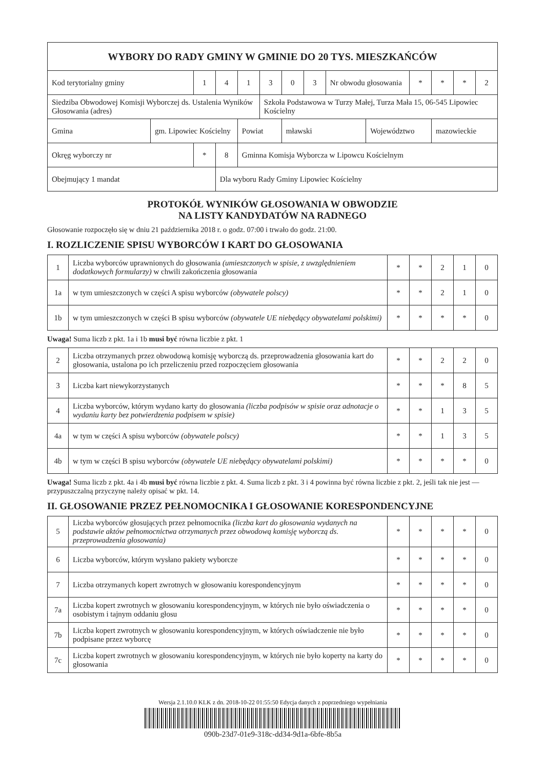| WYBORY DO RADY GMINY W GMINIE DO 20 TYS. MIESZKAŃCÓW | | | | | | | | | | | | | |
| Kod terytorialny gminy | | 1 | 4 | 1 | 3 | 0 | 3 | Nr obwodu głosowania | | * | * | * | 2 |
| Siedziba Obwodowej Komisji Wyborczej ds. Ustalenia Wyników Głosowania (adres) | | | | | Szkoła Podstawowa w Turzy Małej, Turza Mała 15, 06-545 Lipowiec Kościelny | | | | | | | | |
| Gmina | gm. Lipowiec Kościelny | | | Powiat | | mławski | | | Województwo | | mazowieckie | | |
| Okręg wyborczy nr | | * | 8 | Gminna Komisja Wyborcza w Lipowcu Kościelnym | | | | | | | | | |
| Obejmujący 1 mandat | | | Dla wyboru Rady Gminy Lipowiec Kościelny | | | | | | | | | | |
PROTOKÓŁ WYNIKÓW GŁOSOWANIA W OBWODZIE
NA LISTY KANDYDATÓW NA RADNEGO
Głosowanie rozpoczęło się w dniu 21 października 2018 r. o godz. 07:00 i trwało do godz. 21:00.
I. ROZLICZENIE SPISU WYBORCÓW I KART DO GŁOSOWANIA
| 1 | Liczba wyborców uprawnionych do głosowania (umieszczonych w spisie, z uwzględnieniem dodatkowych formularzy) w chwili zakończenia głosowania | * | * | 2 | 1 | 0 |
| 1a | w tym umieszczonych w części A spisu wyborców (obywatele polscy) | * | * | 2 | 1 | 0 |
| 1b | w tym umieszczonych w części B spisu wyborców (obywatele UE niebędący obywatelami polskimi) | * | * | * | * | 0 |
Uwaga! Suma liczb z pkt. 1a i 1b musi być równa liczbie z pkt. 1
| 2 | Liczba otrzymanych przez obwodową komisję wyborczą ds. przeprowadzenia głosowania kart do głosowania, ustalona po ich przeliczeniu przed rozpoczęciem głosowania | * | * | 2 | 2 | 0 |
| 3 | Liczba kart niewykorzystanych | * | * | * | 8 | 5 |
| 4 | Liczba wyborców, którym wydano karty do głosowania (liczba podpisów w spisie oraz adnotacje o wydaniu karty bez potwierdzenia podpisem w spisie) | * | * | 1 | 3 | 5 |
| 4a | w tym w części A spisu wyborców (obywatele polscy) | * | * | 1 | 3 | 5 |
| 4b | w tym w części B spisu wyborców (obywatele UE niebędący obywatelami polskimi) | * | * | * | * | 0 |
Uwaga! Suma liczb z pkt. 4a i 4b musi być równa liczbie z pkt. 4. Suma liczb z pkt. 3 i 4 powinna być równa liczbie z pkt. 2, jeśli tak nie jest — przypuszczalną przyczynę należy opisać w pkt. 14.
II. GŁOSOWANIE PRZEZ PEŁNOMOCNIKA I GŁOSOWANIE KORESPONDENCYJNE
| 5 | Liczba wyborców głosujących przez pełnomocnika (liczba kart do głosowania wydanych na podstawie aktów pełnomocnictwa otrzymanych przez obwodową komisję wyborczą ds. przeprowadzenia głosowania) | * | * | * | * | 0 |
| 6 | Liczba wyborców, którym wysłano pakiety wyborcze | * | * | * | * | 0 |
| 7 | Liczba otrzymanych kopert zwrotnych w głosowaniu korespondencyjnym | * | * | * | * | 0 |
| 7a | Liczba kopert zwrotnych w głosowaniu korespondencyjnym, w których nie było oświadczenia o osobistym i tajnym oddaniu głosu | * | * | * | * | 0 |
| 7b | Liczba kopert zwrotnych w głosowaniu korespondencyjnym, w których oświadczenie nie było podpisane przez wyborcę | * | * | * | * | 0 |
| 7c | Liczba kopert zwrotnych w głosowaniu korespondencyjnym, w których nie było koperty na karty do głosowania | * | * | * | * | 0 |
Wersja 2.1.10.0 KLK z dn. 2018-10-22 01:55:50 Edycja danych z poprzedniego wypełniania
090b-23d7-01e9-318c-dd34-9d1a-6bfe-8b5a